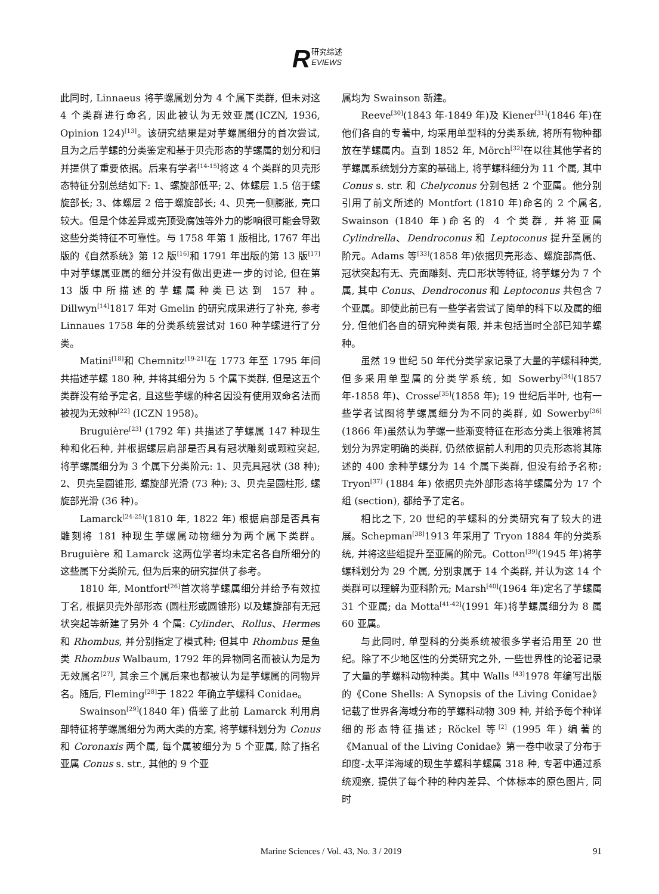R
研究综述
EVIEWS
此同时, Linnaeus 将芋螺属划分为 4 个属下类群, 但未对这 4 个类群进行命名, 因此被认为无效亚属(ICZN, 1936, Opinion 124)<sup>[13]</sup>。该研究结果是对芋螺属细分的首次尝试, 且为之后芋螺的分类鉴定和基于贝壳形态的芋螺属的划分和归并提供了重要依据。后来有学者<sup>[14-15]</sup>将这 4 个类群的贝壳形态特征分别总结如下: 1、螺旋部低平; 2、体螺层 1.5 倍于螺旋部长; 3、体螺层 2 倍于螺旋部长; 4、贝壳一侧膨胀, 壳口较大。但是个体差异或壳顶受腐蚀等外力的影响很可能会导致这些分类特征不可靠性。与 1758 年第 1 版相比, 1767 年出版的《自然系统》第 12 版<sup>[16]</sup>和 1791 年出版的第 13 版<sup>[17]</sup>中对芋螺属亚属的细分并没有做出更进一步的讨论, 但在第 13 版中所描述的芋螺属种类已达到 157 种。Dillwyn<sup>[14]</sup>1817 年对 Gmelin 的研究成果进行了补充, 参考 Linnaues 1758 年的分类系统尝试对 160 种芋螺进行了分类。
Matini<sup>[18]</sup>和 Chemnitz<sup>[19-21]</sup>在 1773 年至 1795 年间共描述芋螺 180 种, 并将其细分为 5 个属下类群, 但是这五个类群没有给予定名, 且这些芋螺的种名因没有使用双命名法而被视为无效种<sup>[22]</sup> (ICZN 1958)。
Bruguière<sup>[23]</sup> (1792 年) 共描述了芋螺属 147 种现生种和化石种, 并根据螺层肩部是否具有冠状雕刻或颗粒突起, 将芋螺属细分为 3 个属下分类阶元: 1、贝壳具冠状 (38 种); 2、贝壳呈圆锥形, 螺旋部光滑 (73 种); 3、贝壳呈圆柱形, 螺旋部光滑 (36 种)。
Lamarck<sup>[24-25]</sup>(1810 年, 1822 年) 根据肩部是否具有雕刻将 181 种现生芋螺属动物细分为两个属下类群。Bruguière 和 Lamarck 这两位学者均未定名各自所细分的这些属下分类阶元, 但为后来的研究提供了参考。
1810 年, Montfort<sup>[26]</sup>首次将芋螺属细分并给予有效拉丁名, 根据贝壳外部形态 (圆柱形或圆锥形) 以及螺旋部有无冠状突起等新建了另外 4 个属: Cylinder、Rollus、Hermes 和 Rhombus, 并分别指定了模式种; 但其中 Rhombus 是鱼类 Rhombus Walbaum, 1792 年的异物同名而被认为是为无效属名<sup>[27]</sup>, 其余三个属后来也都被认为是芋螺属的同物异名。随后, Fleming<sup>[28]</sup>于 1822 年确立芋螺科 Conidae。
Swainson<sup>[29]</sup>(1840 年) 借鉴了此前 Lamarck 利用肩部特征将芋螺属细分为两大类的方案, 将芋螺科划分为 Conus 和 Coronaxis 两个属, 每个属被细分为 5 个亚属, 除了指名亚属 Conus s. str., 其他的 9 个亚
属均为 Swainson 新建。
Reeve<sup>[30]</sup>(1843 年-1849 年)及 Kiener<sup>[31]</sup>(1846 年)在他们各自的专著中, 均采用单型科的分类系统, 将所有物种都放在芋螺属内。直到 1852 年, Mörch<sup>[32]</sup>在以往其他学者的芋螺属系统划分方案的基础上, 将芋螺科细分为 11 个属, 其中 Conus s. str. 和 Chelyconus 分别包括 2 个亚属。他分别引用了前文所述的 Montfort (1810 年)命名的 2 个属名, Swainson (1840 年)命名的 4 个类群, 并将亚属 Cylindrella、Dendroconus 和 Leptoconus 提升至属的阶元。Adams 等<sup>[33]</sup>(1858 年)依据贝壳形态、螺旋部高低、冠状突起有无、壳面雕刻、壳口形状等特征, 将芋螺分为 7 个属, 其中 Conus、Dendroconus 和 Leptoconus 共包含 7 个亚属。即使此前已有一些学者尝试了简单的科下以及属的细分, 但他们各自的研究种类有限, 并未包括当时全部已知芋螺种。
虽然 19 世纪 50 年代分类学家记录了大量的芋螺科种类, 但多采用单型属的分类学系统, 如 Sowerby<sup>[34]</sup>(1857 年-1858 年)、Crosse<sup>[35]</sup>(1858 年); 19 世纪后半叶, 也有一些学者试图将芋螺属细分为不同的类群, 如 Sowerby<sup>[36]</sup>(1866 年)虽然认为芋螺一些渐变特征在形态分类上很难将其划分为界定明确的类群, 仍然依据前人利用的贝壳形态将其陈述的 400 余种芋螺分为 14 个属下类群, 但没有给予名称; Tryon<sup>[37]</sup> (1884 年) 依据贝壳外部形态将芋螺属分为 17 个组 (section), 都给予了定名。
相比之下, 20 世纪的芋螺科的分类研究有了较大的进展。Schepman<sup>[38]</sup>1913 年采用了 Tryon 1884 年的分类系统, 并将这些组提升至亚属的阶元。Cotton<sup>[39]</sup>(1945 年)将芋螺科划分为 29 个属, 分别隶属于 14 个类群, 并认为这 14 个类群可以理解为亚科阶元; Marsh<sup>[40]</sup>(1964 年)定名了芋螺属 31 个亚属; da Motta<sup>[41-42]</sup>(1991 年)将芋螺属细分为 8 属 60 亚属。
与此同时, 单型科的分类系统被很多学者沿用至 20 世纪。除了不少地区性的分类研究之外, 一些世界性的论著记录了大量的芋螺科动物种类。其中 Walls <sup>[43]</sup>1978 年编写出版的《Cone Shells: A Synopsis of the Living Conidae》记载了世界各海域分布的芋螺科动物 309 种, 并给予每个种详细的形态特征描述; Röckel 等<sup>[2]</sup> (1995 年) 编著的《Manual of the Living Conidae》第一卷中收录了分布于印度-太平洋海域的现生芋螺科芋螺属 318 种, 专著中通过系统观察, 提供了每个种的种内差异、个体标本的原色图片, 同时
Marine Sciences / Vol. 43, No. 3 / 2019
91